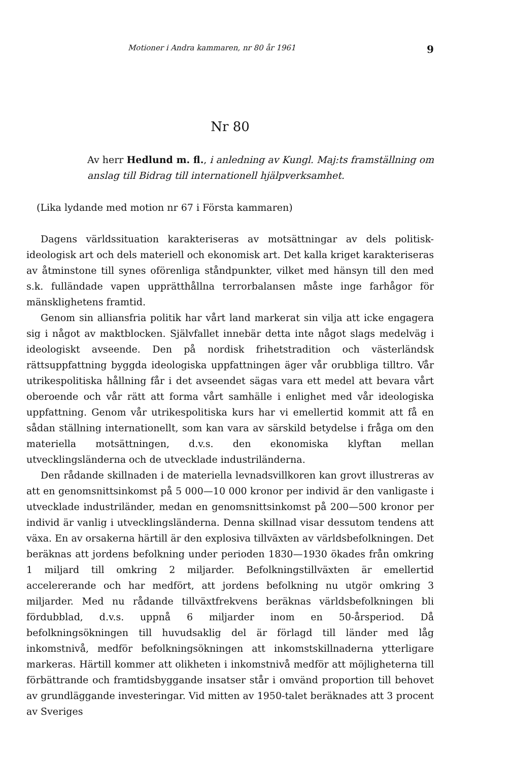Motioner i Andra kammaren, nr 80 år 1961 9
Nr 80
Av herr Hedlund m. fl., i anledning av Kungl. Maj:ts framställning om anslag till Bidrag till internationell hjälpverksamhet.
(Lika lydande med motion nr 67 i Första kammaren)
Dagens världssituation karakteriseras av motsättningar av dels politisk-ideologisk art och dels materiell och ekonomisk art. Det kalla kriget karakteriseras av åtminstone till synes oförenliga ståndpunkter, vilket med hänsyn till den med s.k. fulländade vapen upprätthållna terrorbalansen måste inge farhågor för mänsklighetens framtid.
Genom sin alliansfria politik har vårt land markerat sin vilja att icke engagera sig i något av maktblocken. Självfallet innebär detta inte något slags medelväg i ideologiskt avseende. Den på nordisk frihetstradition och västerländsk rättsuppfattning byggda ideologiska uppfattningen äger vår orubbliga tilltro. Vår utrikespolitiska hållning får i det avseendet sägas vara ett medel att bevara vårt oberoende och vår rätt att forma vårt samhälle i enlighet med vår ideologiska uppfattning. Genom vår utrikespolitiska kurs har vi emellertid kommit att få en sådan ställning internationellt, som kan vara av särskild betydelse i fråga om den materiella motsättningen, d.v.s. den ekonomiska klyftan mellan utvecklingsländerna och de utvecklade industriländerna.
Den rådande skillnaden i de materiella levnadsvillkoren kan grovt illustreras av att en genomsnittsinkomst på 5 000—10 000 kronor per individ är den vanligaste i utvecklade industriländer, medan en genomsnittsinkomst på 200—500 kronor per individ är vanlig i utvecklingsländerna. Denna skillnad visar dessutom tendens att växa. En av orsakerna härtill är den explosiva tillväxten av världsbefolkningen. Det beräknas att jordens befolkning under perioden 1830—1930 ökades från omkring 1 miljard till omkring 2 miljarder. Befolkningstillväxten är emellertid accelererande och har medfört, att jordens befolkning nu utgör omkring 3 miljarder. Med nu rådande tillväxtfrekvens beräknas världsbefolkningen bli fördubblad, d.v.s. uppnå 6 miljarder inom en 50-årsperiod. Då befolkningsökningen till huvudsaklig del är förlagd till länder med låg inkomstnivå, medför befolkningsökningen att inkomstskillnaderna ytterligare markeras. Härtill kommer att olikheten i inkomstnivå medför att möjligheterna till förbättrande och framtidsbyggande insatser står i omvänd proportion till behovet av grundläggande investeringar. Vid mitten av 1950-talet beräknades att 3 procent av Sveriges